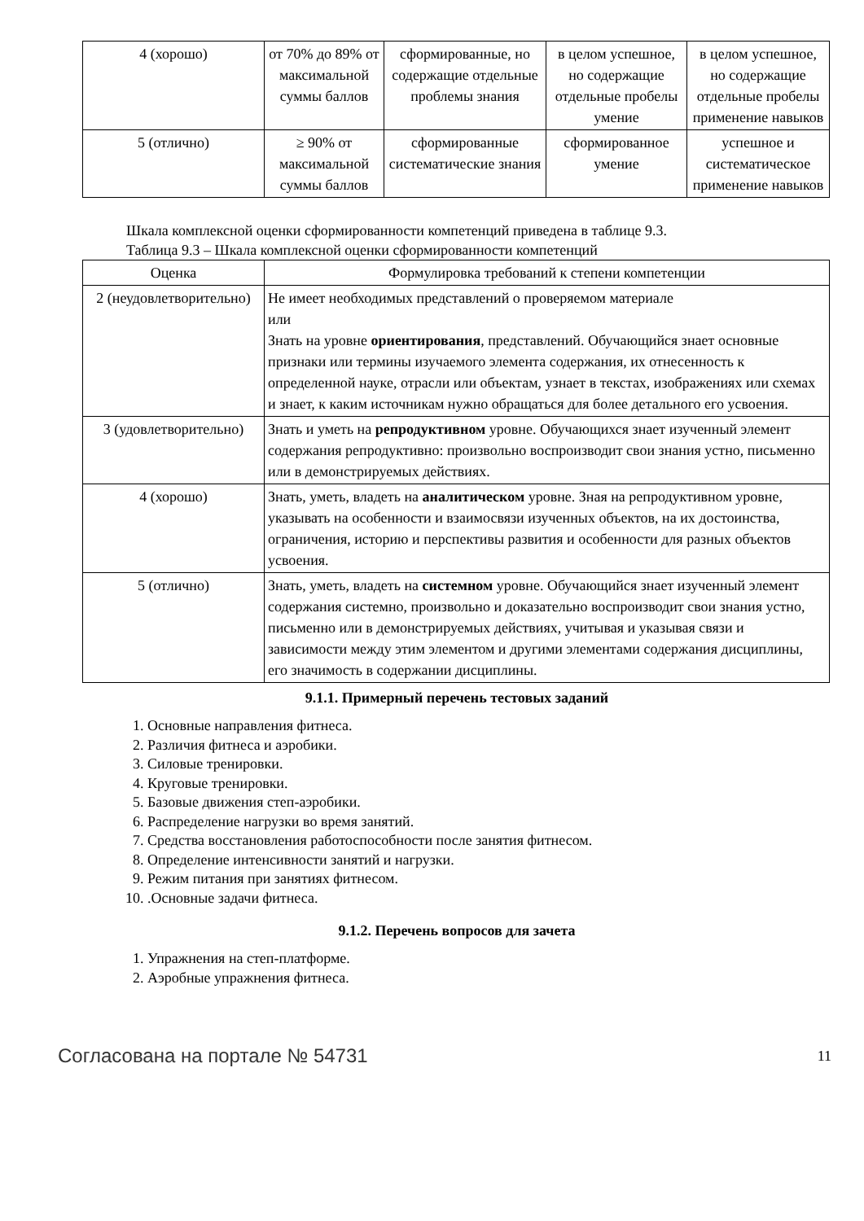| 4 (хорошо) | от 70% до 89% от максимальной суммы баллов | сформированные, но содержащие отдельные проблемы знания | в целом успешное, но содержащие отдельные пробелы умение | в целом успешное, но содержащие отдельные пробелы применение навыков |
| 5 (отлично) | ≥ 90% от максимальной суммы баллов | сформированные систематические знания | сформированное умение | успешное и систематическое применение навыков |
Шкала комплексной оценки сформированности компетенций приведена в таблице 9.3.
Таблица 9.3 – Шкала комплексной оценки сформированности компетенций
| Оценка | Формулировка требований к степени компетенции |
| --- | --- |
| 2 (неудовлетворительно) | Не имеет необходимых представлений о проверяемом материале или Знать на уровне ориентирования , представлений. Обучающийся знает основные признаки или термины изучаемого элемента содержания, их отнесенность к определенной науке, отрасли или объектам, узнает в текстах, изображениях или схемах и знает, к каким источникам нужно обращаться для более детального его усвоения. |
| 3 (удовлетворительно) | Знать и уметь на репродуктивном уровне. Обучающихся знает изученный элемент содержания репродуктивно: произвольно воспроизводит свои знания устно, письменно или в демонстрируемых действиях. |
| 4 (хорошо) | Знать, уметь, владеть на аналитическом уровне. Зная на репродуктивном уровне, указывать на особенности и взаимосвязи изученных объектов, на их достоинства, ограничения, историю и перспективы развития и особенности для разных объектов усвоения. |
| 5 (отлично) | Знать, уметь, владеть на системном уровне. Обучающийся знает изученный элемент содержания системно, произвольно и доказательно воспроизводит свои знания устно, письменно или в демонстрируемых действиях, учитывая и указывая связи и зависимости между этим элементом и другими элементами содержания дисциплины, его значимость в содержании дисциплины. |
9.1.1. Примерный перечень тестовых заданий
1. Основные направления фитнеса.
2. Различия фитнеса и аэробики.
3. Силовые тренировки.
4. Круговые тренировки.
5. Базовые движения степ-аэробики.
6. Распределение нагрузки во время занятий.
7. Средства восстановления работоспособности после занятия фитнесом.
8. Определение интенсивности занятий и нагрузки.
9. Режим питания при занятиях фитнесом.
10. .Основные задачи фитнеса.
9.1.2. Перечень вопросов для зачета
1. Упражнения на степ-платформе.
2. Аэробные упражнения фитнеса.
Согласована на портале № 54731 11